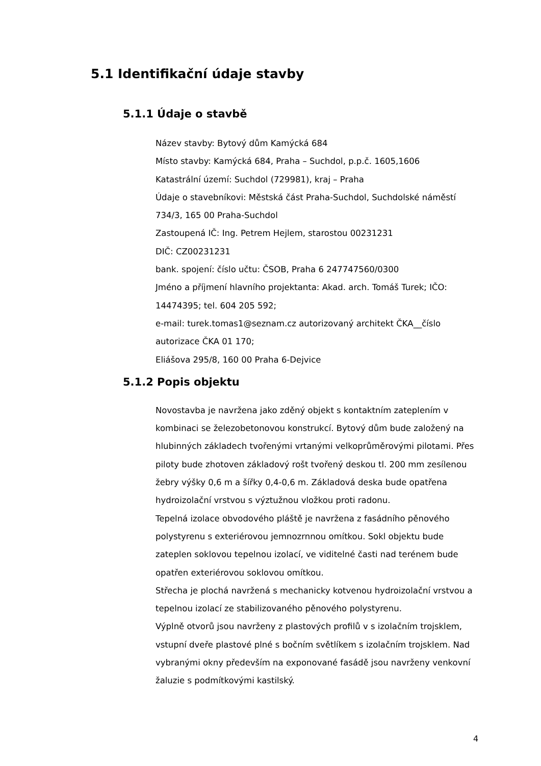5.1 Identifikační údaje stavby
5.1.1 Údaje o stavbě
Název stavby: Bytový dům Kamýcká 684
Místo stavby: Kamýcká 684, Praha – Suchdol, p.p.č. 1605,1606
Katastrální území: Suchdol (729981), kraj – Praha
Údaje o stavebníkovi: Městská část Praha-Suchdol, Suchdolské náměstí 734/3, 165 00 Praha-Suchdol
Zastoupená IČ: Ing. Petrem Hejlem, starostou 00231231
DIČ: CZ00231231
bank. spojení: číslo učtu: ČSOB, Praha 6 247747560/0300
Jméno a příjmení hlavního projektanta: Akad. arch. Tomáš Turek; IČO: 14474395; tel. 604 205 592;
e-mail: turek.tomas1@seznam.cz autorizovaný architekt ČKA__číslo autorizace ČKA 01 170;
Eliášova 295/8, 160 00 Praha 6-Dejvice
5.1.2 Popis objektu
Novostavba je navržena jako zděný objekt s kontaktním zateplením v kombinaci se železobetonovou konstrukcí. Bytový dům bude založený na hlubinných základech tvořenými vrtanými velkoprůměrovými pilotami. Přes piloty bude zhotoven základový rošt tvořený deskou tl. 200 mm zesílenou žebry výšky 0,6 m a šířky 0,4-0,6 m. Základová deska bude opatřena hydroizolační vrstvou s výztužnou vložkou proti radonu.
Tepelná izolace obvodového pláště je navržena z fasádního pěnového polystyrenu s exteriérovou jemnozrnnou omítkou. Sokl objektu bude zateplen soklovou tepelnou izolací, ve viditelné časti nad terénem bude opatřen exteriérovou soklovou omítkou.
Střecha je plochá navržená s mechanicky kotvenou hydroizolační vrstvou a tepelnou izolací ze stabilizovaného pěnového polystyrenu.
Výplně otvorů jsou navrženy z plastových profilů v s izolačním trojsklem, vstupní dveře plastové plné s bočním světlíkem s izolačním trojsklem. Nad vybranými okny především na exponované fasádě jsou navrženy venkovní žaluzie s podmítkovými kastilský.
4